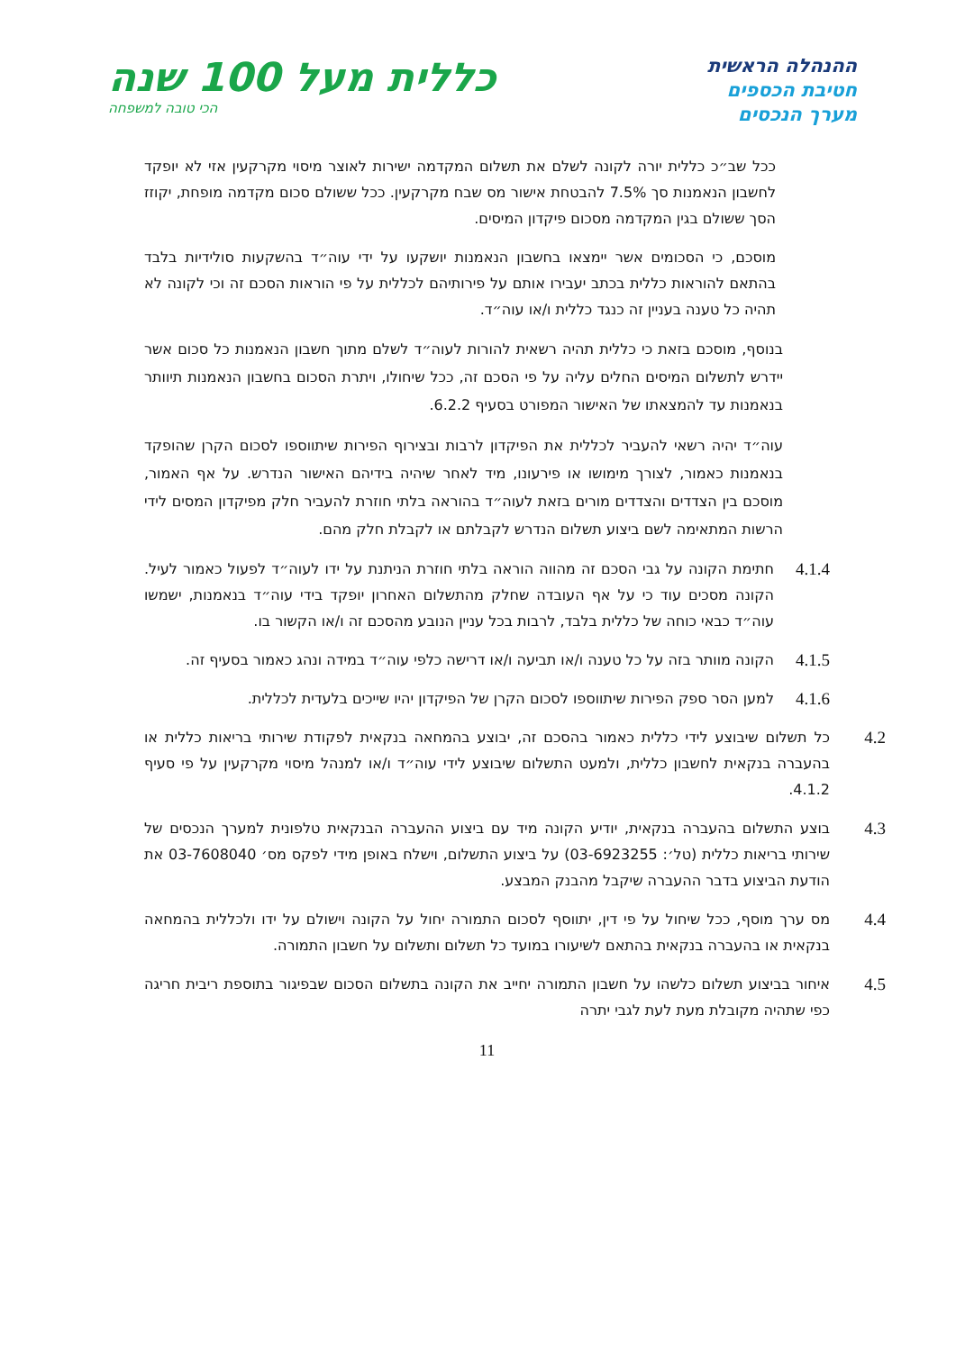ההנהלה הראשית
חטיבת הכספים
מערך הנכסים
כללית מעל 100 שנה
הכי טובה למשפחה
ככל שב״כ כללית יורה לקונה לשלם את תשלום המקדמה ישירות לאוצר מיסוי מקרקעין אזי לא יופקד לחשבון הנאמנות סך 7.5% להבטחת אישור מס שבח מקרקעין. ככל ששולם סכום מקדמה מופחת, יקוזז הסך ששולם בגין המקדמה מסכום פיקדון המיסים.
מוסכם, כי הסכומים אשר יימצאו בחשבון הנאמנות יושקעו על ידי עוה״ד בהשקעות סולידיות בלבד בהתאם להוראות כללית בכתב יעבירו אותם על פירותיהם לכללית על פי הוראות הסכם זה וכי לקונה לא תהיה כל טענה בעניין זה כנגד כללית ו/או עוה״ד.
בנוסף, מוסכם בזאת כי כללית תהיה רשאית להורות לעוה״ד לשלם מתוך חשבון הנאמנות כל סכום אשר יידרש לתשלום המיסים החלים עליה על פי הסכם זה, ככל שיחולו, ויתרת הסכום בחשבון הנאמנות תיוותר בנאמנות עד להמצאתו של האישור המפורט בסעיף 6.2.2.
עוה״ד יהיה רשאי להעביר לכללית את הפיקדון לרבות ובצירוף הפירות שיתווספו לסכום הקרן שהופקד בנאמנות כאמור, לצורך מימושו או פירעונו, מיד לאחר שיהיה בידיהם האישור הנדרש. על אף האמור, מוסכם בין הצדדים והצדדים מורים בזאת לעוה״ד בהוראה בלתי חוזרת להעביר חלק מפיקדון המסים לידי הרשות המתאימה לשם ביצוע תשלום הנדרש לקבלתם או לקבלת חלק מהם.
4.1.4
חתימת הקונה על גבי הסכם זה מהווה הוראה בלתי חוזרת הניתנת על ידו לעוה״ד לפעול כאמור לעיל. הקונה מסכים עוד כי על אף העובדה שחלק מהתשלום האחרון יופקד בידי עוה״ד בנאמנות, ישמשו עוה״ד כבאי כוחה של כללית בלבד, לרבות בכל עניין הנובע מהסכם זה ו/או הקשור בו.
4.1.5
הקונה מוותר בזה על כל טענה ו/או תביעה ו/או דרישה כלפי עוה״ד במידה ונהג כאמור בסעיף זה.
4.1.6
למען הסר ספק הפירות שיתווספו לסכום הקרן של הפיקדון יהיו שייכים בלעדית לכללית.
4.2
כל תשלום שיבוצע לידי כללית כאמור בהסכם זה, יבוצע בהמחאה בנקאית לפקודת שירותי בריאות כללית או בהעברה בנקאית לחשבון כללית, ולמעט התשלום שיבוצע לידי עוה״ד ו/או למנהל מיסוי מקרקעין על פי סעיף 4.1.2.
4.3
בוצע התשלום בהעברה בנקאית, יודיע הקונה מיד עם ביצוע ההעברה הבנקאית טלפונית למערך הנכסים של שירותי בריאות כללית (טל׳: 03-6923255) על ביצוע התשלום, וישלח באופן מידי לפקס מס׳ 03-7608040 את הודעת הביצוע בדבר ההעברה שיקבל מהבנק המבצע.
4.4
מס ערך מוסף, ככל שיחול על פי דין, יתווסף לסכום התמורה יחול על הקונה וישולם על ידו ולכללית בהמחאה בנקאית או בהעברה בנקאית בהתאם לשיעורו במועד כל תשלום ותשלום על חשבון התמורה.
4.5
איחור בביצוע תשלום כלשהו על חשבון התמורה יחייב את הקונה בתשלום הסכום שבפיגור בתוספת ריבית חריגה כפי שתהיה מקובלת מעת לעת לגבי יתרה
11